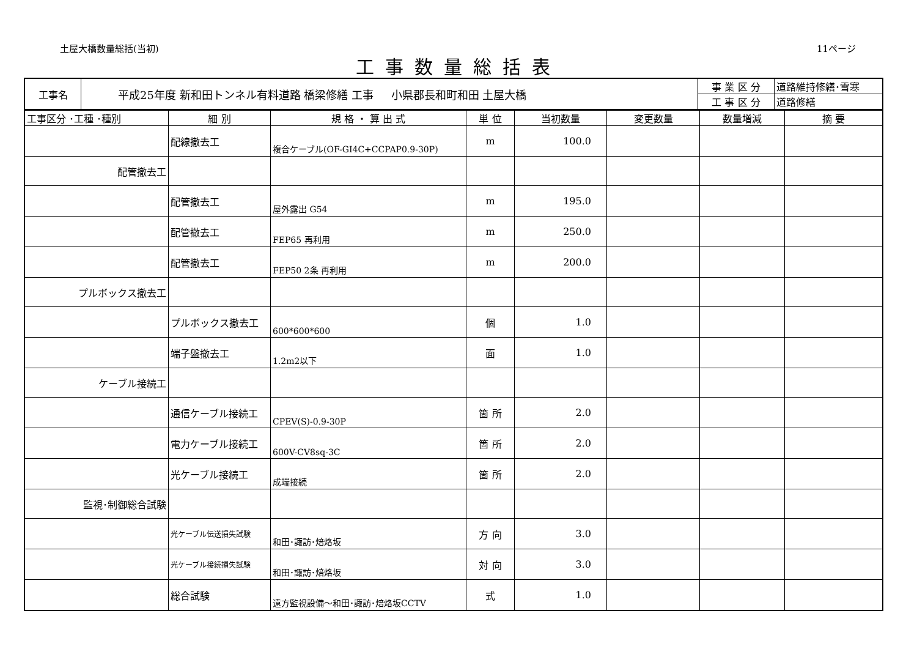土屋大橋数量総括(当初) 11ページ
工事数量総括表
| 工事名 | 平成25年度 新和田トンネル有料道路 橋梁修繕 工事 小県郡長和町和田 土屋大橋 | 事 業 区 分 | 道路維持修繕･雪寒 |
| | | 工 事 区 分 | 道路修繕 |
| 工事区分 ･工種 ･種別 | 細 別 | 規 格 ・ 算 出 式 | 単 位 | 当初数量 | 変更数量 | 数量増減 | 摘 要 |
| --- | --- | --- | --- | --- | --- | --- | --- |
| | 配線撤去工 | 複合ケーブル(OF-GI4C+CCPAP0.9-30P) | m | 100.0 | | | |
| 配管撤去工 | | | | | | | |
| | 配管撤去工 | 屋外露出 G54 | m | 195.0 | | | |
| | 配管撤去工 | FEP65 再利用 | m | 250.0 | | | |
| | 配管撤去工 | FEP50 2条 再利用 | m | 200.0 | | | |
| プルボックス撤去工 | | | | | | | |
| | プルボックス撤去工 | 600*600*600 | 個 | 1.0 | | | |
| | 端子盤撤去工 | 1.2m2以下 | 面 | 1.0 | | | |
| ケーブル接続工 | | | | | | | |
| | 通信ケーブル接続工 | CPEV(S)-0.9-30P | 箇 所 | 2.0 | | | |
| | 電力ケーブル接続工 | 600V-CV8sq-3C | 箇 所 | 2.0 | | | |
| | 光ケーブル接続工 | 成端接続 | 箇 所 | 2.0 | | | |
| 監視･制御総合試験 | | | | | | | |
| | 光ケーブル伝送損失試験 | 和田･諏訪･焙烙坂 | 方 向 | 3.0 | | | |
| | 光ケーブル接続損失試験 | 和田･諏訪･焙烙坂 | 対 向 | 3.0 | | | |
| | 総合試験 | 遠方監視設備～和田･諏訪･焙烙坂CCTV | 式 | 1.0 | | | |